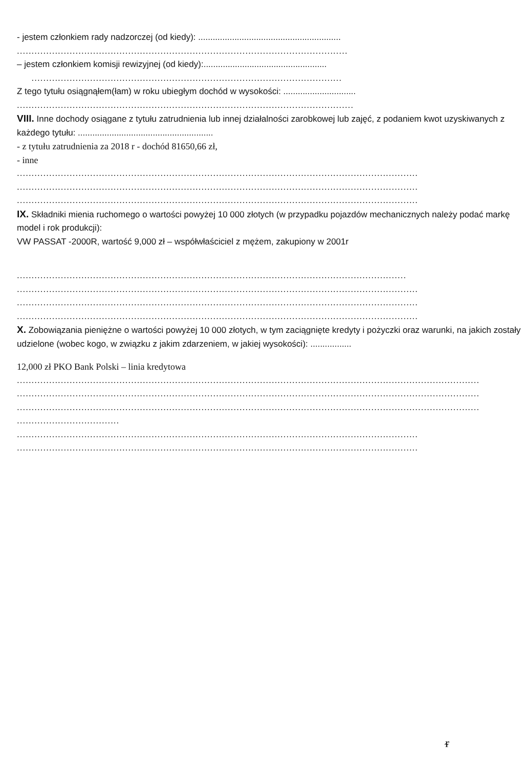- jestem członkiem rady nadzorczej (od kiedy): ...........................................................
.................................................................................................................
– jestem członkiem komisji rewizyjnej (od kiedy):...................................................
..........................................................................................................
Z tego tytułu osiągnąłem(łam) w roku ubiegłym dochód w wysokości: ..............................
...................................................................................................................
VIII. Inne dochody osiągane z tytułu zatrudnienia lub innej działalności zarobkowej lub zajęć, z podaniem kwot uzyskiwanych z każdego tytułu: ........................................................
- z tytułu zatrudnienia za 2018 r - dochód 81650,66 zł,
- inne
.........................................................................................................................................
.........................................................................................................................................
.........................................................................................................................................
IX. Składniki mienia ruchomego o wartości powyżej 10 000 złotych (w przypadku pojazdów mechanicznych należy podać markę model i rok produkcji):
VW PASSAT -2000R, wartość 9,000 zł – współwłaściciel z mężem, zakupiony w 2001r
.....................................................................................................................................
.........................................................................................................................................
.........................................................................................................................................
.........................................................................................................................................
X. Zobowiązania pieniężne o wartości powyżej 10 000 złotych, w tym zaciągnięte kredyty i pożyczki oraz warunki, na jakich zostały udzielone (wobec kogo, w związku z jakim zdarzeniem, w jakiej wysokości): .................
12,000 zł PKO Bank Polski – linia kredytowa
..............................................................................................................................................................
..............................................................................................................................................................
..............................................................................................................................................................
...................................
.........................................................................................................................................
.........................................................................................................................................
ᵲ